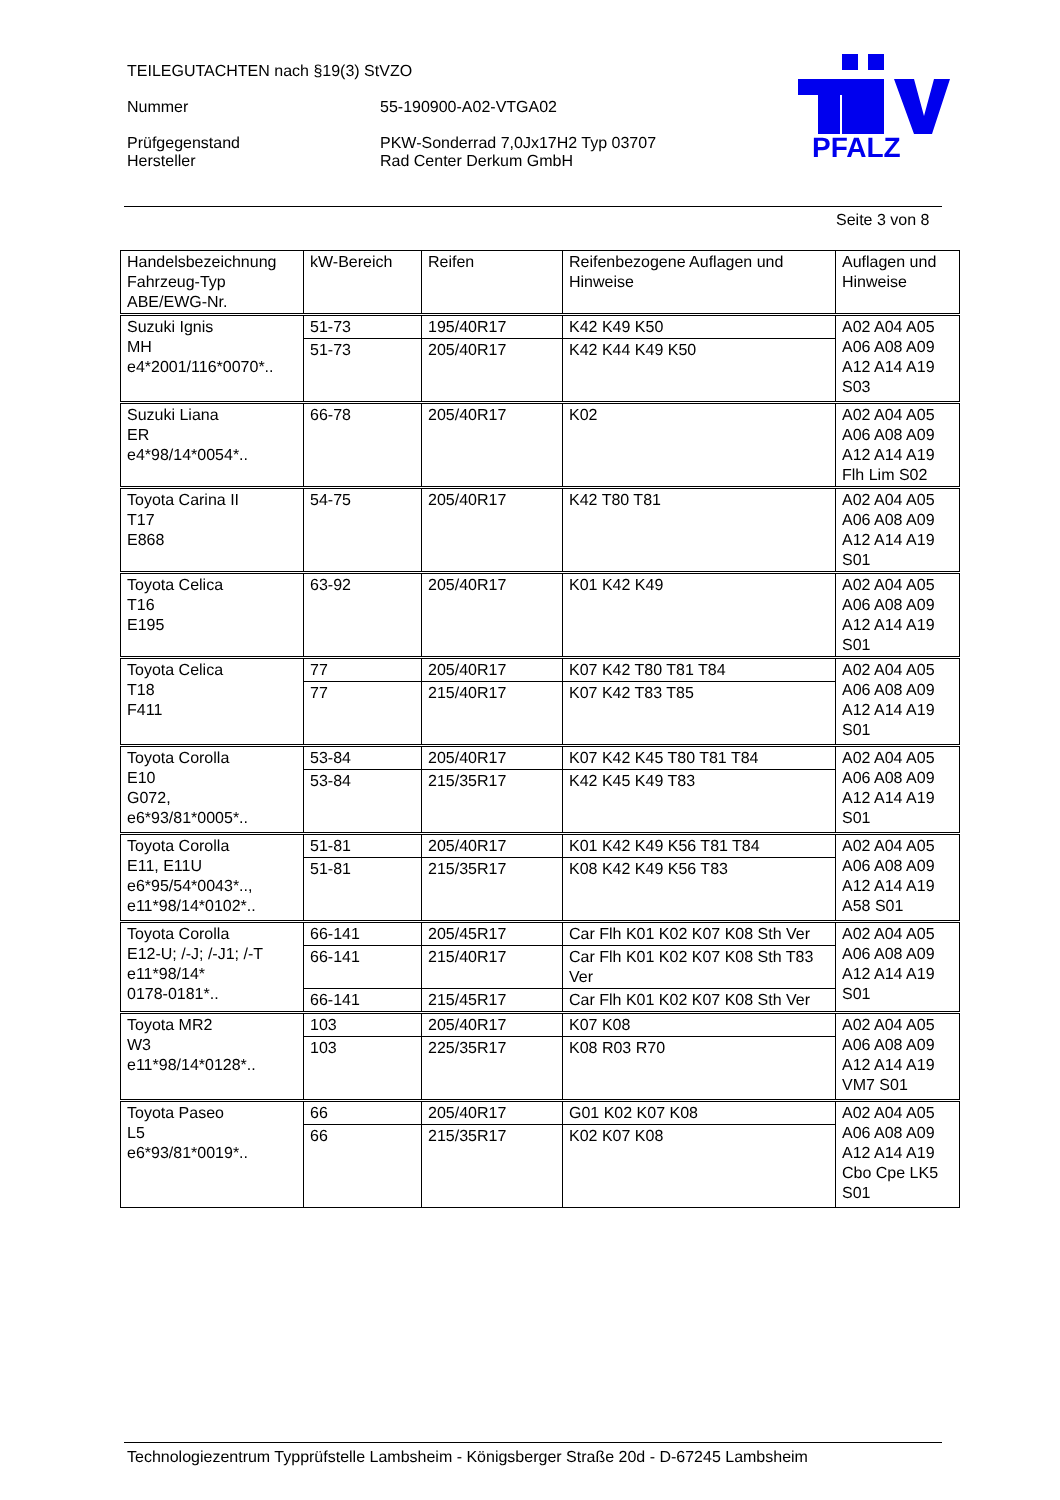TEILEGUTACHTEN nach §19(3) StVZO
Nummer 55-190900-A02-VTGA02
Prüfgegenstand PKW-Sonderrad 7,0Jx17H2 Typ 03707
Hersteller Rad Center Derkum GmbH
PFALZ
Seite 3 von 8
| Handelsbezeichnung Fahrzeug-Typ ABE/EWG-Nr. | kW-Bereich | Reifen | Reifenbezogene Auflagen und Hinweise | Auflagen und Hinweise |
| Suzuki Ignis MH e4*2001/116*0070*.. | 51-73 | 195/40R17 | K42 K49 K50 | A02 A04 A05 A06 A08 A09 A12 A14 A19 S03 |
| | 51-73 | 205/40R17 | K42 K44 K49 K50 | |
| Suzuki Liana ER e4*98/14*0054*.. | 66-78 | 205/40R17 | K02 | A02 A04 A05 A06 A08 A09 A12 A14 A19 Flh Lim S02 |
| Toyota Carina II T17 E868 | 54-75 | 205/40R17 | K42 T80 T81 | A02 A04 A05 A06 A08 A09 A12 A14 A19 S01 |
| Toyota Celica T16 E195 | 63-92 | 205/40R17 | K01 K42 K49 | A02 A04 A05 A06 A08 A09 A12 A14 A19 S01 |
| Toyota Celica T18 F411 | 77 | 205/40R17 | K07 K42 T80 T81 T84 | A02 A04 A05 A06 A08 A09 A12 A14 A19 S01 |
| | 77 | 215/40R17 | K07 K42 T83 T85 | |
| Toyota Corolla E10 G072, e6*93/81*0005*.. | 53-84 | 205/40R17 | K07 K42 K45 T80 T81 T84 | A02 A04 A05 A06 A08 A09 A12 A14 A19 S01 |
| | 53-84 | 215/35R17 | K42 K45 K49 T83 | |
| Toyota Corolla E11, E11U e6*95/54*0043*.., e11*98/14*0102*.. | 51-81 | 205/40R17 | K01 K42 K49 K56 T81 T84 | A02 A04 A05 A06 A08 A09 A12 A14 A19 A58 S01 |
| | 51-81 | 215/35R17 | K08 K42 K49 K56 T83 | |
| Toyota Corolla E12-U; /-J; /-J1; /-T e11*98/14* 0178-0181*.. | 66-141 | 205/45R17 | Car Flh K01 K02 K07 K08 Sth Ver | A02 A04 A05 A06 A08 A09 A12 A14 A19 S01 |
| | 66-141 | 215/40R17 | Car Flh K01 K02 K07 K08 Sth T83 Ver | |
| | 66-141 | 215/45R17 | Car Flh K01 K02 K07 K08 Sth Ver | |
| Toyota MR2 W3 e11*98/14*0128*.. | 103 | 205/40R17 | K07 K08 | A02 A04 A05 A06 A08 A09 A12 A14 A19 VM7 S01 |
| | 103 | 225/35R17 | K08 R03 R70 | |
| Toyota Paseo L5 e6*93/81*0019*.. | 66 | 205/40R17 | G01 K02 K07 K08 | A02 A04 A05 A06 A08 A09 A12 A14 A19 Cbo Cpe LK5 S01 |
| | 66 | 215/35R17 | K02 K07 K08 | |
Technologiezentrum Typprüfstelle Lambsheim - Königsberger Straße 20d - D-67245 Lambsheim